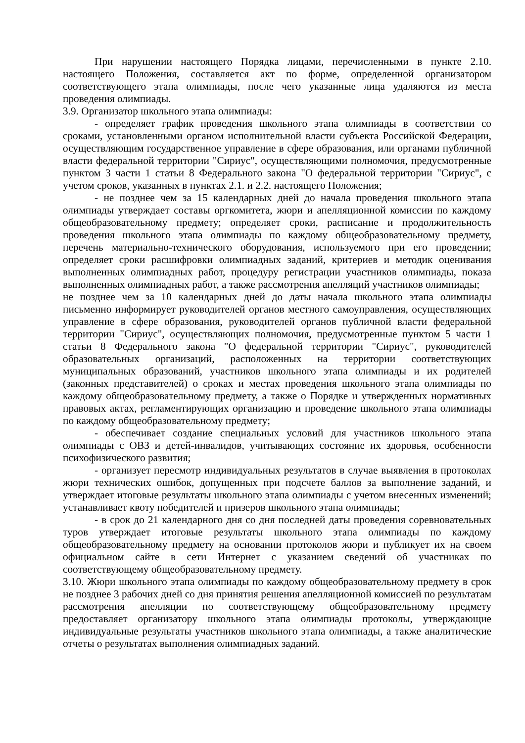При нарушении настоящего Порядка лицами, перечисленными в пункте 2.10. настоящего Положения, составляется акт по форме, определенной организатором соответствующего этапа олимпиады, после чего указанные лица удаляются из места проведения олимпиады.
3.9. Организатор школьного этапа олимпиады:
- определяет график проведения школьного этапа олимпиады в соответствии со сроками, установленными органом исполнительной власти субъекта Российской Федерации, осуществляющим государственное управление в сфере образования, или органами публичной власти федеральной территории "Сириус", осуществляющими полномочия, предусмотренные пунктом 3 части 1 статьи 8 Федерального закона "О федеральной территории "Сириус", с учетом сроков, указанных в пунктах 2.1. и 2.2. настоящего Положения;
- не позднее чем за 15 календарных дней до начала проведения школьного этапа олимпиады утверждает составы оргкомитета, жюри и апелляционной комиссии по каждому общеобразовательному предмету; определяет сроки, расписание и продолжительность проведения школьного этапа олимпиады по каждому общеобразовательному предмету, перечень материально-технического оборудования, используемого при его проведении; определяет сроки расшифровки олимпиадных заданий, критериев и методик оценивания выполненных олимпиадных работ, процедуру регистрации участников олимпиады, показа выполненных олимпиадных работ, а также рассмотрения апелляций участников олимпиады;
не позднее чем за 10 календарных дней до даты начала школьного этапа олимпиады письменно информирует руководителей органов местного самоуправления, осуществляющих управление в сфере образования, руководителей органов публичной власти федеральной территории "Сириус", осуществляющих полномочия, предусмотренные пунктом 5 части 1 статьи 8 Федерального закона "О федеральной территории "Сириус", руководителей образовательных организаций, расположенных на территории соответствующих муниципальных образований, участников школьного этапа олимпиады и их родителей (законных представителей) о сроках и местах проведения школьного этапа олимпиады по каждому общеобразовательному предмету, а также о Порядке и утвержденных нормативных правовых актах, регламентирующих организацию и проведение школьного этапа олимпиады по каждому общеобразовательному предмету;
- обеспечивает создание специальных условий для участников школьного этапа олимпиады с ОВЗ и детей-инвалидов, учитывающих состояние их здоровья, особенности психофизического развития;
- организует пересмотр индивидуальных результатов в случае выявления в протоколах жюри технических ошибок, допущенных при подсчете баллов за выполнение заданий, и утверждает итоговые результаты школьного этапа олимпиады с учетом внесенных изменений; устанавливает квоту победителей и призеров школьного этапа олимпиады;
- в срок до 21 календарного дня со дня последней даты проведения соревновательных туров утверждает итоговые результаты школьного этапа олимпиады по каждому общеобразовательному предмету на основании протоколов жюри и публикует их на своем официальном сайте в сети Интернет с указанием сведений об участниках по соответствующему общеобразовательному предмету.
3.10. Жюри школьного этапа олимпиады по каждому общеобразовательному предмету в срок не позднее 3 рабочих дней со дня принятия решения апелляционной комиссией по результатам рассмотрения апелляции по соответствующему общеобразовательному предмету предоставляет организатору школьного этапа олимпиады протоколы, утверждающие индивидуальные результаты участников школьного этапа олимпиады, а также аналитические отчеты о результатах выполнения олимпиадных заданий.